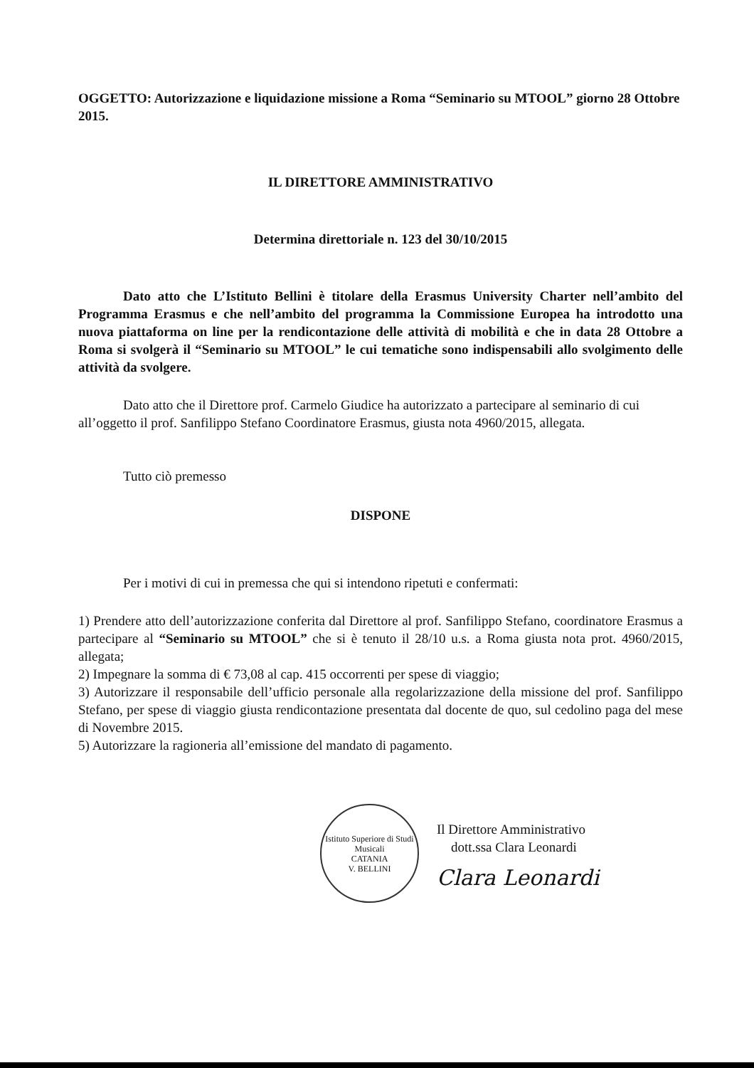OGGETTO: Autorizzazione e liquidazione missione a Roma “Seminario su MTOOL” giorno 28 Ottobre 2015.
IL DIRETTORE AMMINISTRATIVO
Determina direttoriale n. 123 del 30/10/2015
Dato atto che L’Istituto Bellini è titolare della Erasmus University Charter nell’ambito del Programma Erasmus e che nell’ambito del programma la Commissione Europea ha introdotto una nuova piattaforma on line per la rendicontazione delle attività di mobilità e che in data 28 Ottobre a Roma si svolgerà il “Seminario su MTOOL” le cui tematiche sono indispensabili allo svolgimento delle attività da svolgere.
Dato atto che il Direttore prof. Carmelo Giudice ha autorizzato a partecipare al seminario di cui all’oggetto il prof. Sanfilippo Stefano Coordinatore Erasmus, giusta nota 4960/2015, allegata.
Tutto ciò premesso
DISPONE
Per i motivi di cui in premessa che qui si intendono ripetuti e confermati:
1) Prendere atto dell’autorizzazione conferita dal Direttore al prof. Sanfilippo Stefano, coordinatore Erasmus a partecipare al “Seminario su MTOOL” che si è tenuto il 28/10 u.s. a Roma giusta nota prot. 4960/2015, allegata;
2) Impegnare la somma di € 73,08 al cap. 415 occorrenti per spese di viaggio;
3) Autorizzare il responsabile dell’ufficio personale alla regolarizzazione della missione del prof. Sanfilippo Stefano, per spese di viaggio giusta rendicontazione presentata dal docente de quo, sul cedolino paga del mese di Novembre 2015.
5) Autorizzare la ragioneria all’emissione del mandato di pagamento.
Istituto Superiore di Studi Musicali
CATANIA
V. BELLINI
Il Direttore Amministrativo
dott.ssa Clara Leonardi
Clara Leonardi